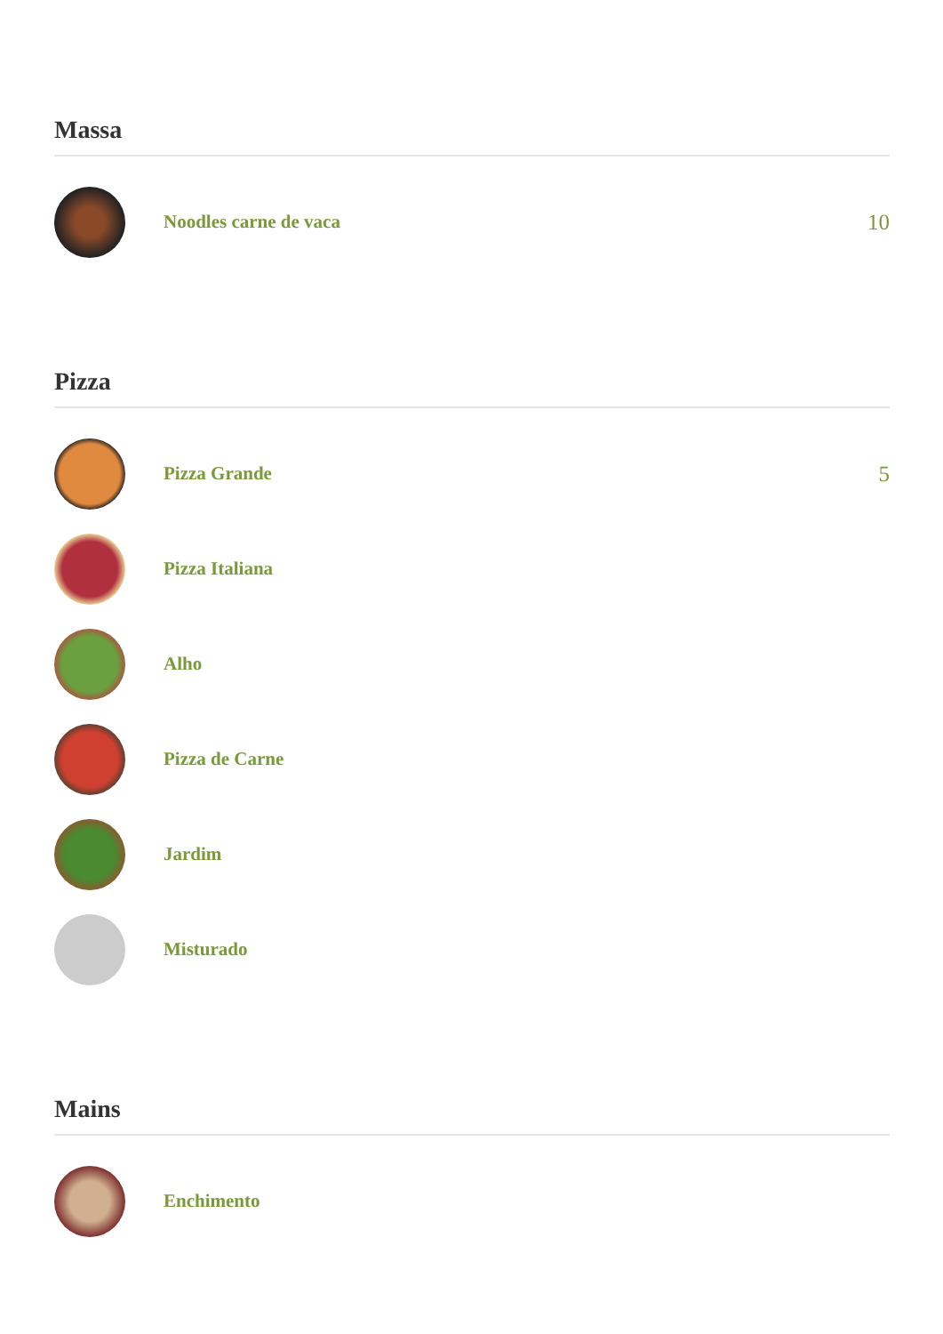Massa
Noodles carne de vaca
10
Pizza
Pizza Grande
5
Pizza Italiana
Alho
Pizza de Carne
Jardim
Misturado
Mains
Enchimento